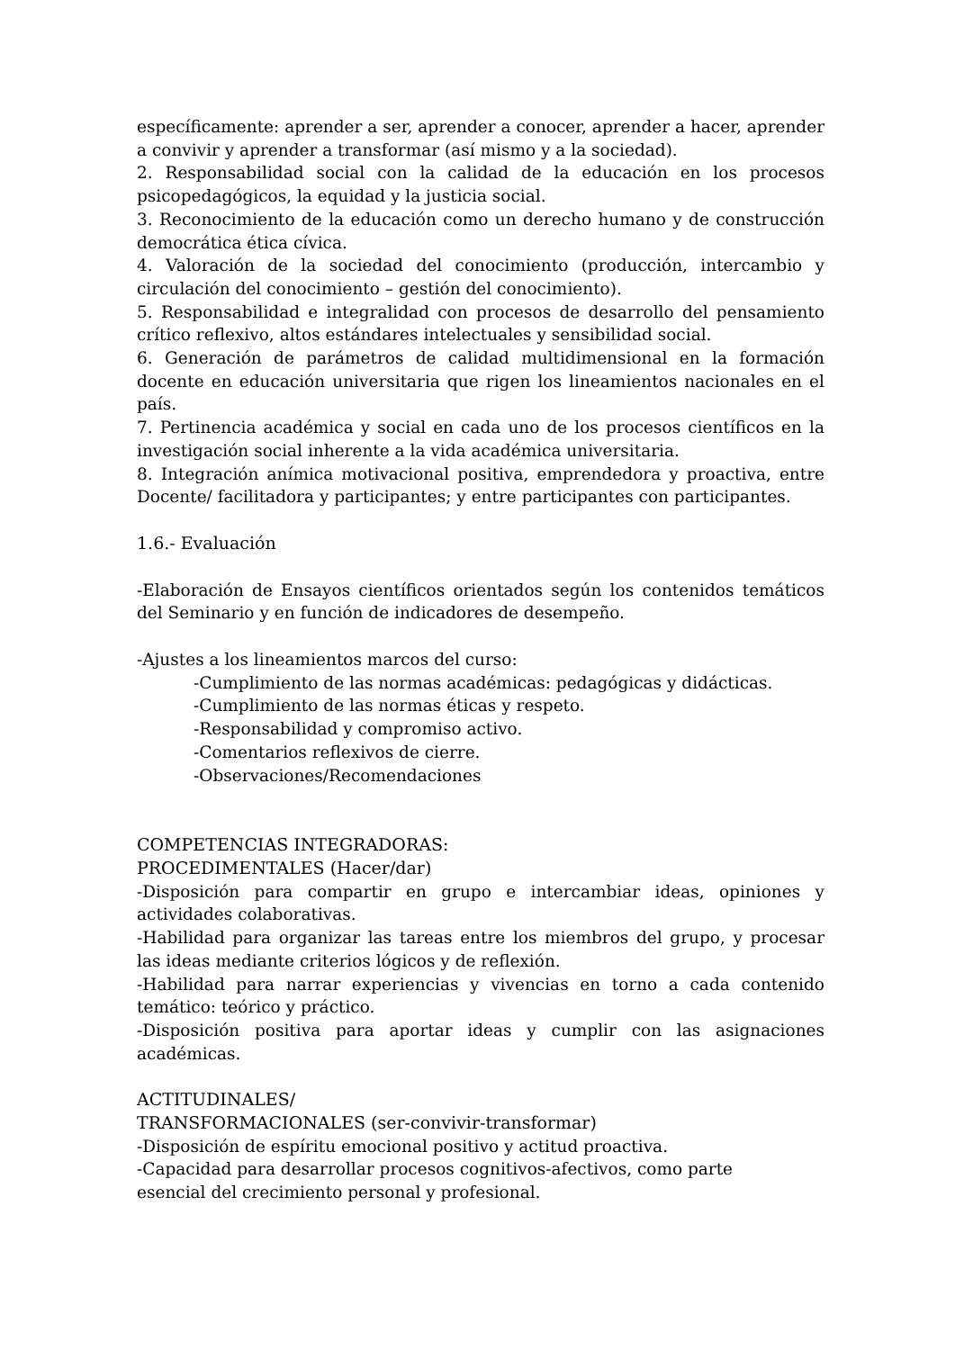específicamente: aprender a ser, aprender a conocer, aprender a hacer, aprender a convivir y aprender a transformar (así mismo y a la sociedad).
2. Responsabilidad social con la calidad de la educación en los procesos psicopedagógicos, la equidad y la justicia social.
3. Reconocimiento de la educación como un derecho humano y de construcción democrática ética cívica.
4. Valoración de la sociedad del conocimiento (producción, intercambio y circulación del conocimiento – gestión del conocimiento).
5. Responsabilidad e integralidad con procesos de desarrollo del pensamiento crítico reflexivo, altos estándares intelectuales y sensibilidad social.
6. Generación de parámetros de calidad multidimensional en la formación docente en educación universitaria que rigen los lineamientos nacionales en el país.
7. Pertinencia académica y social en cada uno de los procesos científicos en la investigación social inherente a la vida académica universitaria.
8. Integración anímica motivacional positiva, emprendedora y proactiva, entre Docente/ facilitadora y participantes; y entre participantes con participantes.
1.6.- Evaluación
-Elaboración de Ensayos científicos orientados según los contenidos temáticos del Seminario y en función de indicadores de desempeño.
-Ajustes a los lineamientos marcos del curso:
-Cumplimiento de las normas académicas: pedagógicas y didácticas.
-Cumplimiento de las normas éticas y respeto.
-Responsabilidad y compromiso activo.
-Comentarios reflexivos de cierre.
-Observaciones/Recomendaciones
COMPETENCIAS INTEGRADORAS:
PROCEDIMENTALES (Hacer/dar)
-Disposición para compartir en grupo e intercambiar ideas, opiniones y actividades colaborativas.
-Habilidad para organizar las tareas entre los miembros del grupo, y procesar las ideas mediante criterios lógicos y de reflexión.
-Habilidad para narrar experiencias y vivencias en torno a cada contenido temático: teórico y práctico.
-Disposición positiva para aportar ideas y cumplir con las asignaciones académicas.
ACTITUDINALES/
TRANSFORMACIONALES (ser-convivir-transformar)
-Disposición de espíritu emocional positivo y actitud proactiva.
-Capacidad para desarrollar procesos cognitivos-afectivos, como parte
esencial del crecimiento personal y profesional.